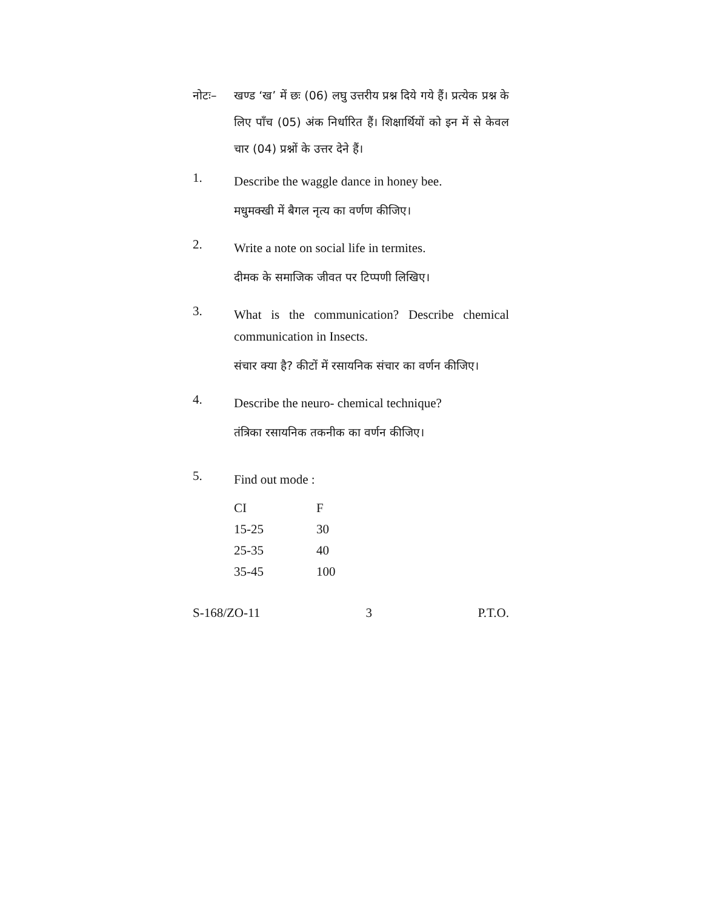नोटः– खण्ड ‘ख’ में छः (06) लघु उत्तरीय प्रश्न दिये गये हैं। प्रत्येक प्रश्न के लिए पाँच (05) अंक निर्धारित हैं। शिक्षार्थियों को इन में से केवल चार (04) प्रश्नों के उत्तर देने हैं।
1.
Describe the waggle dance in honey bee.
मधुमक्खी में बैगल नृत्य का वर्णण कीजिए।
2.
Write a note on social life in termites.
दीमक के समाजिक जीवत पर टिप्पणी लिखिए।
3.
What is the communication? Describe chemical communication in Insects.
संचार क्या है? कीटों में रसायनिक संचार का वर्णन कीजिए।
4.
Describe the neuro- chemical technique?
तंत्रिका रसायनिक तकनीक का वर्णन कीजिए।
5.
Find out mode :
| CI | F |
| --- | --- |
| 15-25 | 30 |
| 25-35 | 40 |
| 35-45 | 100 |
S-168/ZO-11 3 P.T.O.